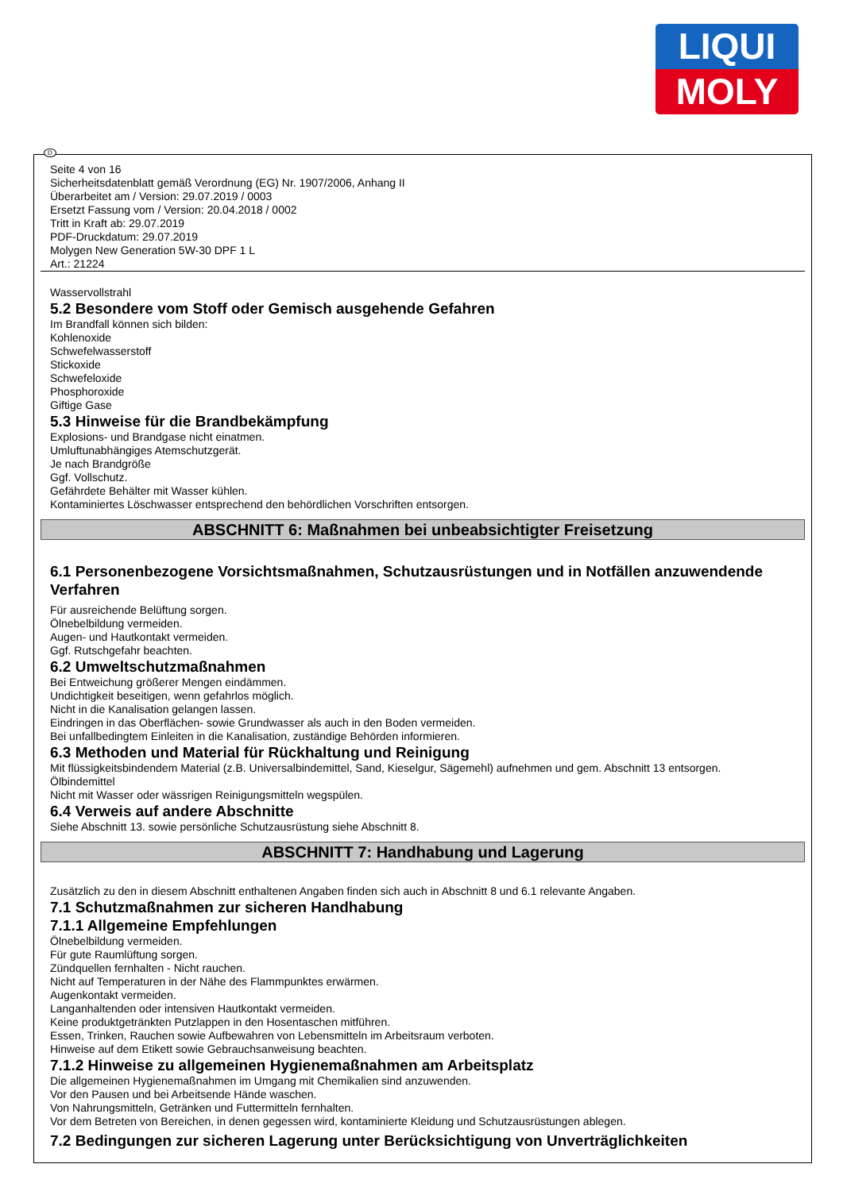LIQUI
MOLY
D
Seite 4 von 16
Sicherheitsdatenblatt gemäß Verordnung (EG) Nr. 1907/2006, Anhang II
Überarbeitet am / Version: 29.07.2019 / 0003
Ersetzt Fassung vom / Version: 20.04.2018 / 0002
Tritt in Kraft ab: 29.07.2019
PDF-Druckdatum: 29.07.2019
Molygen New Generation 5W-30 DPF 1 L
Art.: 21224
Wasservollstrahl
5.2 Besondere vom Stoff oder Gemisch ausgehende Gefahren
Im Brandfall können sich bilden:
Kohlenoxide
Schwefelwasserstoff
Stickoxide
Schwefeloxide
Phosphoroxide
Giftige Gase
5.3 Hinweise für die Brandbekämpfung
Explosions- und Brandgase nicht einatmen.
Umluftunabhängiges Atemschutzgerät.
Je nach Brandgröße
Ggf. Vollschutz.
Gefährdete Behälter mit Wasser kühlen.
Kontaminiertes Löschwasser entsprechend den behördlichen Vorschriften entsorgen.
ABSCHNITT 6: Maßnahmen bei unbeabsichtigter Freisetzung
6.1 Personenbezogene Vorsichtsmaßnahmen, Schutzausrüstungen und in Notfällen anzuwendende Verfahren
Für ausreichende Belüftung sorgen.
Ölnebelbildung vermeiden.
Augen- und Hautkontakt vermeiden.
Ggf. Rutschgefahr beachten.
6.2 Umweltschutzmaßnahmen
Bei Entweichung größerer Mengen eindämmen.
Undichtigkeit beseitigen, wenn gefahrlos möglich.
Nicht in die Kanalisation gelangen lassen.
Eindringen in das Oberflächen- sowie Grundwasser als auch in den Boden vermeiden.
Bei unfallbedingtem Einleiten in die Kanalisation, zuständige Behörden informieren.
6.3 Methoden und Material für Rückhaltung und Reinigung
Mit flüssigkeitsbindendem Material (z.B. Universalbindemittel, Sand, Kieselgur, Sägemehl) aufnehmen und gem. Abschnitt 13 entsorgen.
Ölbindemittel
Nicht mit Wasser oder wässrigen Reinigungsmitteln wegspülen.
6.4 Verweis auf andere Abschnitte
Siehe Abschnitt 13. sowie persönliche Schutzausrüstung siehe Abschnitt 8.
ABSCHNITT 7: Handhabung und Lagerung
Zusätzlich zu den in diesem Abschnitt enthaltenen Angaben finden sich auch in Abschnitt 8 und 6.1 relevante Angaben.
7.1 Schutzmaßnahmen zur sicheren Handhabung
7.1.1 Allgemeine Empfehlungen
Ölnebelbildung vermeiden.
Für gute Raumlüftung sorgen.
Zündquellen fernhalten - Nicht rauchen.
Nicht auf Temperaturen in der Nähe des Flammpunktes erwärmen.
Augenkontakt vermeiden.
Langanhaltenden oder intensiven Hautkontakt vermeiden.
Keine produktgetränkten Putzlappen in den Hosentaschen mitführen.
Essen, Trinken, Rauchen sowie Aufbewahren von Lebensmitteln im Arbeitsraum verboten.
Hinweise auf dem Etikett sowie Gebrauchsanweisung beachten.
7.1.2 Hinweise zu allgemeinen Hygienemaßnahmen am Arbeitsplatz
Die allgemeinen Hygienemaßnahmen im Umgang mit Chemikalien sind anzuwenden.
Vor den Pausen und bei Arbeitsende Hände waschen.
Von Nahrungsmitteln, Getränken und Futtermitteln fernhalten.
Vor dem Betreten von Bereichen, in denen gegessen wird, kontaminierte Kleidung und Schutzausrüstungen ablegen.
7.2 Bedingungen zur sicheren Lagerung unter Berücksichtigung von Unverträglichkeiten